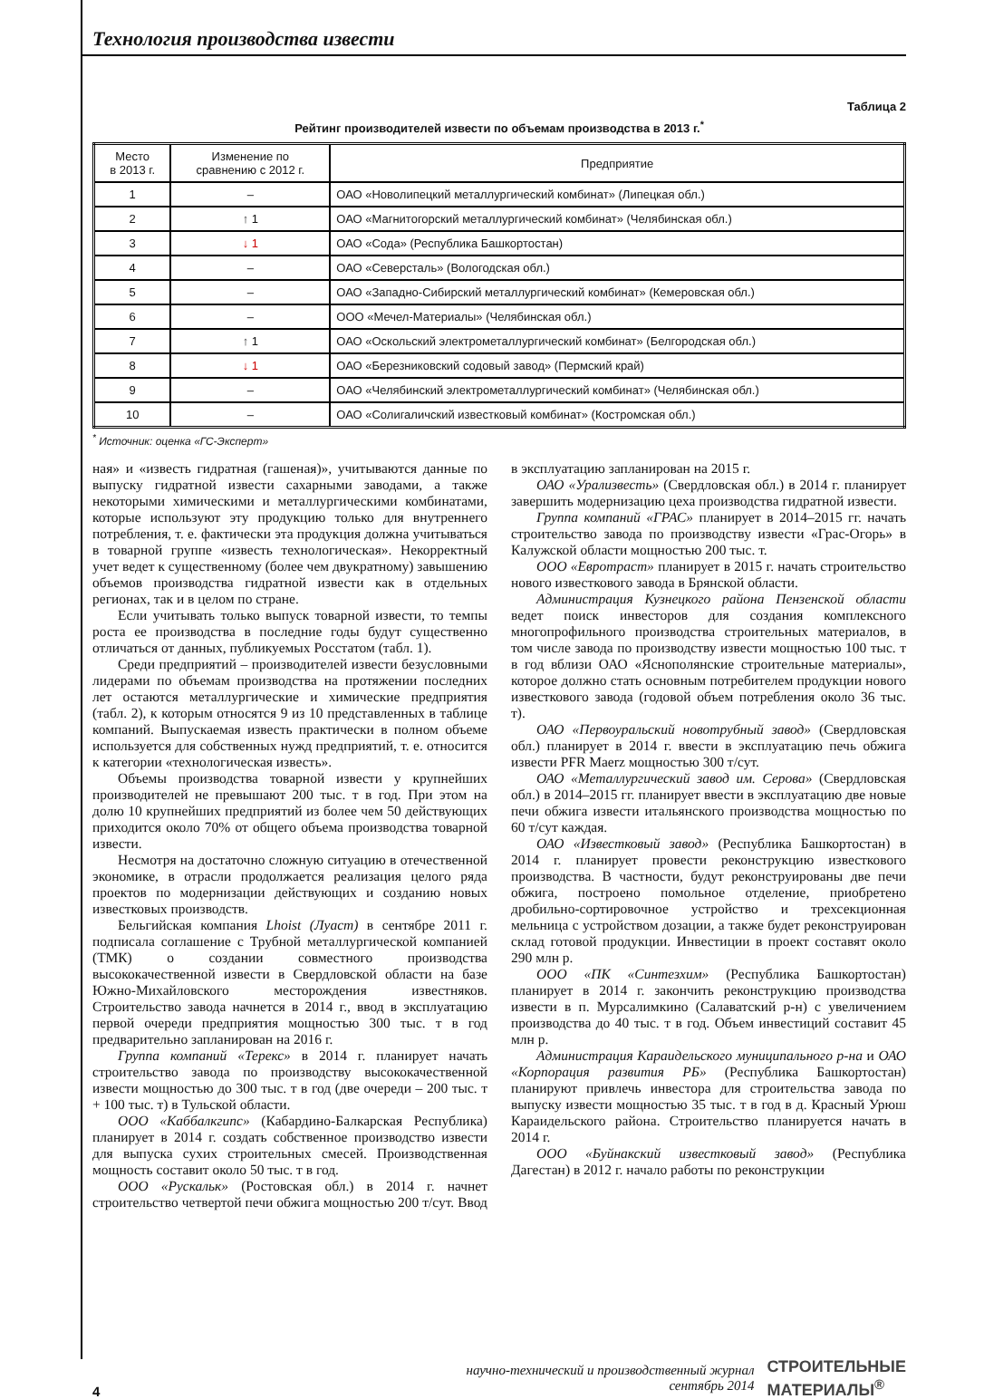Технология производства извести
Таблица 2
Рейтинг производителей извести по объемам производства в 2013 г.<sup>*</sup>
| Место в 2013 г. | Изменение по сравнению с 2012 г. | Предприятие |
| --- | --- | --- |
| 1 | – | ОАО «Новолипецкий металлургический комбинат» (Липецкая обл.) |
| 2 | ↑ 1 | ОАО «Магнитогорский металлургический комбинат» (Челябинская обл.) |
| 3 | ↓ 1 | ОАО «Сода» (Республика Башкортостан) |
| 4 | – | ОАО «Северсталь» (Вологодская обл.) |
| 5 | – | ОАО «Западно-Сибирский металлургический комбинат» (Кемеровская обл.) |
| 6 | – | ООО «Мечел-Материалы» (Челябинская обл.) |
| 7 | ↑ 1 | ОАО «Оскольский электрометаллургический комбинат» (Белгородская обл.) |
| 8 | ↓ 1 | ОАО «Березниковский содовый завод» (Пермский край) |
| 9 | – | ОАО «Челябинский электрометаллургический комбинат» (Челябинская обл.) |
| 10 | – | ОАО «Солигаличский известковый комбинат» (Костромская обл.) |
<sup>*</sup> Источник: оценка «ГС-Эксперт»
ная» и «известь гидратная (гашеная)», учитываются данные по выпуску гидратной извести сахарными заводами, а также некоторыми химическими и металлургическими комбинатами, которые используют эту продукцию только для внутреннего потребления, т. е. фактически эта продукция должна учитываться в товарной группе «известь технологическая». Некорректный учет ведет к существенному (более чем двукратному) завышению объемов производства гидратной извести как в отдельных регионах, так и в целом по стране.
Если учитывать только выпуск товарной извести, то темпы роста ее производства в последние годы будут существенно отличаться от данных, публикуемых Росстатом (табл. 1).
Среди предприятий – производителей извести безусловными лидерами по объемам производства на протяжении последних лет остаются металлургические и химические предприятия (табл. 2), к которым относятся 9 из 10 представленных в таблице компаний. Выпускаемая известь практически в полном объеме используется для собственных нужд предприятий, т. е. относится к категории «технологическая известь».
Объемы производства товарной извести у крупнейших производителей не превышают 200 тыс. т в год. При этом на долю 10 крупнейших предприятий из более чем 50 действующих приходится около 70% от общего объема производства товарной извести.
Несмотря на достаточно сложную ситуацию в отечественной экономике, в отрасли продолжается реализация целого ряда проектов по модернизации действующих и созданию новых известковых производств.
Бельгийская компания Lhoist (Луаст) в сентябре 2011 г. подписала соглашение с Трубной металлургической компанией (ТМК) о создании совместного производства высококачественной извести в Свердловской области на базе Южно-Михайловского месторождения известняков. Строительство завода начнется в 2014 г., ввод в эксплуатацию первой очереди предприятия мощностью 300 тыс. т в год предварительно запланирован на 2016 г.
Группа компаний «Терекс» в 2014 г. планирует начать строительство завода по производству высококачественной извести мощностью до 300 тыс. т в год (две очереди – 200 тыс. т + 100 тыс. т) в Тульской области.
ООО «Каббалкгипс» (Кабардино-Балкарская Республика) планирует в 2014 г. создать собственное производство извести для выпуска сухих строительных смесей. Производственная мощность составит около 50 тыс. т в год.
ООО «Рускальк» (Ростовская обл.) в 2014 г. начнет строительство четвертой печи обжига мощностью 200 т/сут. Ввод в эксплуатацию запланирован на 2015 г.
ОАО «Урализвесть» (Свердловская обл.) в 2014 г. планирует завершить модернизацию цеха производства гидратной извести.
Группа компаний «ГРАС» планирует в 2014–2015 гг. начать строительство завода по производству извести «Грас-Огорь» в Калужской области мощностью 200 тыс. т.
ООО «Евротраст» планирует в 2015 г. начать строительство нового известкового завода в Брянской области.
Администрация Кузнецкого района Пензенской области ведет поиск инвесторов для создания комплексного многопрофильного производства строительных материалов, в том числе завода по производству извести мощностью 100 тыс. т в год вблизи ОАО «Яснополянские строительные материалы», которое должно стать основным потребителем продукции нового известкового завода (годовой объем потребления около 36 тыс. т).
ОАО «Первоуральский новотрубный завод» (Свердловская обл.) планирует в 2014 г. ввести в эксплуатацию печь обжига извести PFR Maerz мощностью 300 т/сут.
ОАО «Металлургический завод им. Серова» (Свердловская обл.) в 2014–2015 гг. планирует ввести в эксплуатацию две новые печи обжига извести итальянского производства мощностью по 60 т/сут каждая.
ОАО «Известковый завод» (Республика Башкортостан) в 2014 г. планирует провести реконструкцию известкового производства. В частности, будут реконструированы две печи обжига, построено помольное отделение, приобретено дробильно-сортировочное устройство и трехсекционная мельница с устройством дозации, а также будет реконструирован склад готовой продукции. Инвестиции в проект составят около 290 млн р.
ООО «ПК «Синтезхим» (Республика Башкортостан) планирует в 2014 г. закончить реконструкцию производства извести в п. Мурсалимкино (Салаватский р-н) с увеличением производства до 40 тыс. т в год. Объем инвестиций составит 45 млн р.
Администрация Караидельского муниципального р-на и ОАО «Корпорация развития РБ» (Республика Башкортостан) планируют привлечь инвестора для строительства завода по выпуску извести мощностью 35 тыс. т в год в д. Красный Урюш Караидельского района. Строительство планируется начать в 2014 г.
ООО «Буйнакский известковый завод» (Республика Дагестан) в 2012 г. начало работы по реконструкции
4 научно-технический и производственный журнал
сентябрь 2014 СТРОИТЕЛЬНЫЕ
МАТЕРИАЛЫ<sup>®</sup>